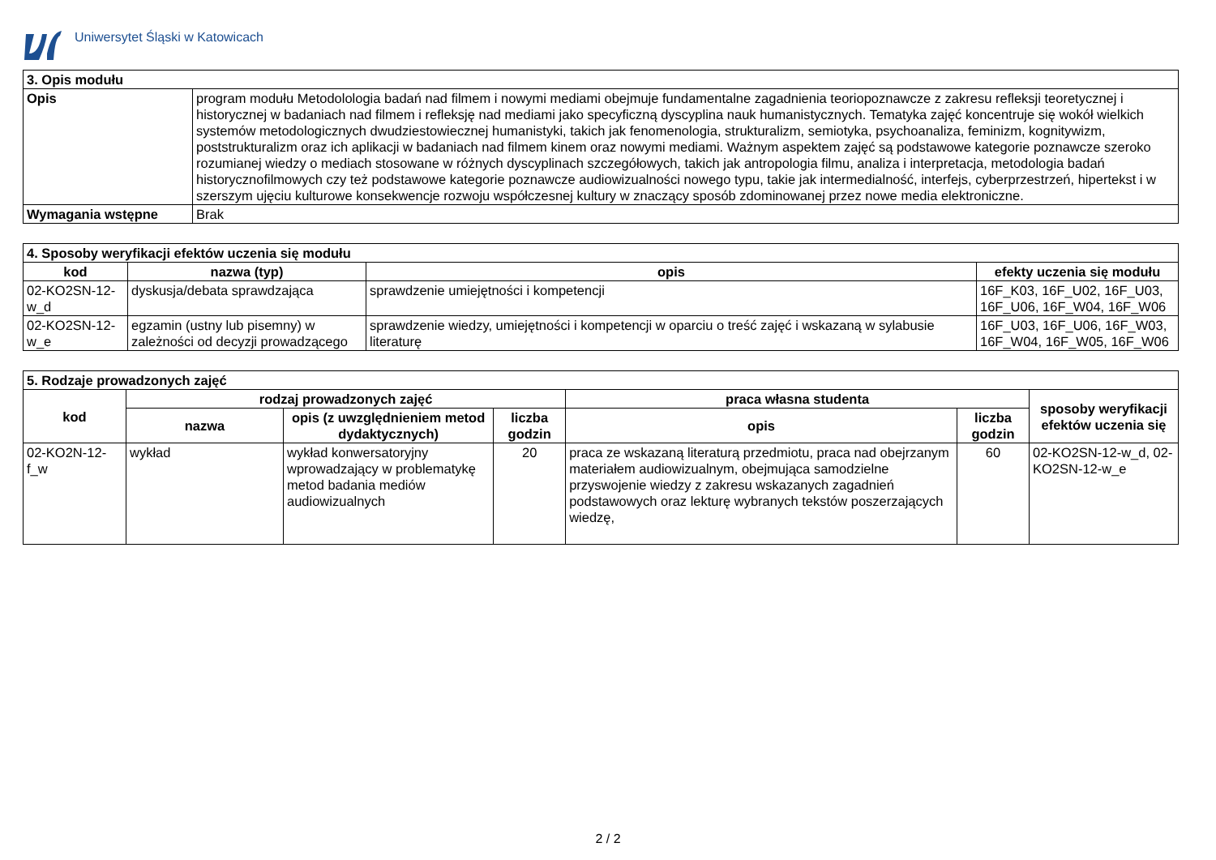Uniwersytet Śląski w Katowicach
| 3. Opis modułu | |
| Opis | program modułu Metodolologia badań nad filmem i nowymi mediami obejmuje fundamentalne zagadnienia teoriopoznawcze z zakresu refleksji teoretycznej i historycznej w badaniach nad filmem i refleksję nad mediami jako specyficzną dyscyplina nauk humanistycznych. Tematyka zajęć koncentruje się wokół wielkich systemów metodologicznych dwudziestowiecznej humanistyki, takich jak fenomenologia, strukturalizm, semiotyka, psychoanaliza, feminizm, kognitywizm, poststrukturalizm oraz ich aplikacji w badaniach nad filmem kinem oraz nowymi mediami. Ważnym aspektem zajęć są podstawowe kategorie poznawcze szeroko rozumianej wiedzy o mediach stosowane w różnych dyscyplinach szczegółowych, takich jak antropologia filmu, analiza i interpretacja, metodologia badań historycznofilmowych czy też podstawowe kategorie poznawcze audiowizualności nowego typu, takie jak intermedialność, interfejs, cyberprzestrzeń, hipertekst i w szerszym ujęciu kulturowe konsekwencje rozwoju współczesnej kultury w znaczący sposób zdominowanej przez nowe media elektroniczne. |
| Wymagania wstępne | Brak |
| 4. Sposoby weryfikacji efektów uczenia się modułu | | | |
| kod | nazwa (typ) | opis | efekty uczenia się modułu |
| 02-KO2SN-12-w_d | dyskusja/debata sprawdzająca | sprawdzenie umiejętności i kompetencji | 16F_K03, 16F_U02, 16F_U03, 16F_U06, 16F_W04, 16F_W06 |
| 02-KO2SN-12-w_e | egzamin (ustny lub pisemny) w zależności od decyzji prowadzącego | sprawdzenie wiedzy, umiejętności i kompetencji w oparciu o treść zajęć i wskazaną w sylabusie literaturę | 16F_U03, 16F_U06, 16F_W03, 16F_W04, 16F_W05, 16F_W06 |
| 5. Rodzaje prowadzonych zajęć | | | | | | |
| kod | rodzaj prowadzonych zajęć | | | praca własna studenta | | sposoby weryfikacji efektów uczenia się |
| | nazwa | opis (z uwzględnieniem metod dydaktycznych) | liczba godzin | opis | liczba godzin | |
| 02-KO2N-12-f_w | wykład | wykład konwersatoryjny wprowadzający w problematykę metod badania mediów audiowizualnych | 20 | praca ze wskazaną literaturą przedmiotu, praca nad obejrzanym materiałem audiowizualnym, obejmująca samodzielne przyswojenie wiedzy z zakresu wskazanych zagadnień podstawowych oraz lekturę wybranych tekstów poszerzających wiedzę, | 60 | 02-KO2SN-12-w_d, 02-KO2SN-12-w_e |
2 / 2